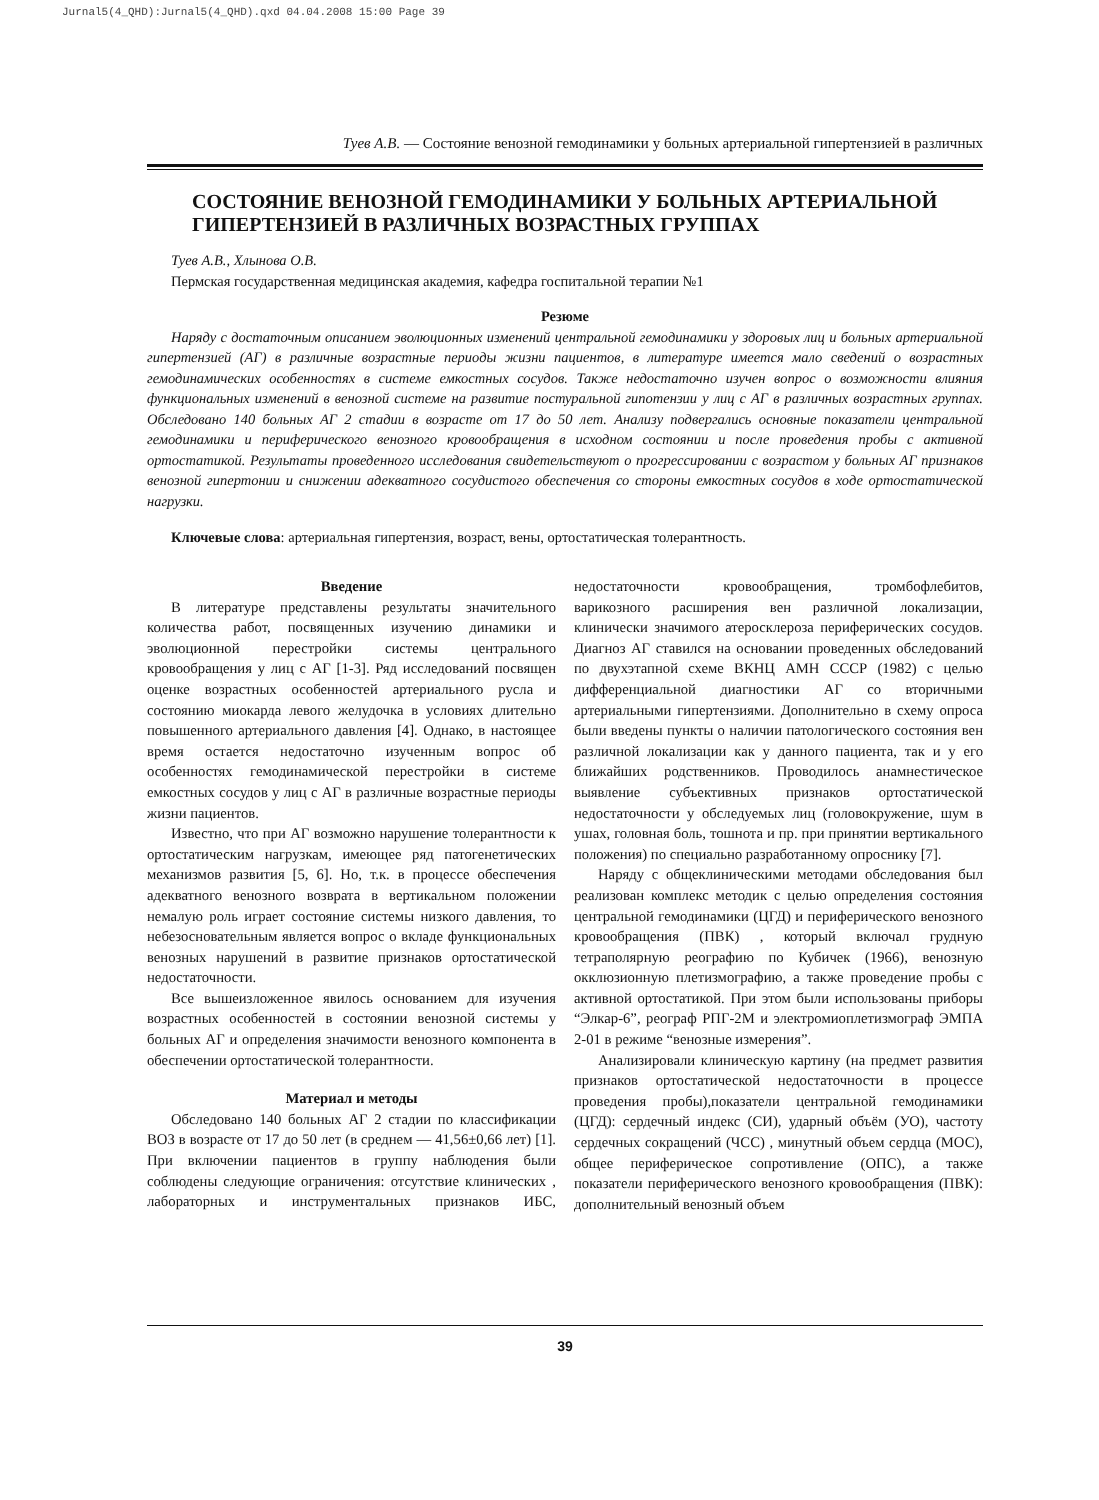Jurnal5(4_QHD):Jurnal5(4_QHD).qxd 04.04.2008 15:00 Page 39
Туев А.В. — Состояние венозной гемодинамики у больных артериальной гипертензией в различных
СОСТОЯНИЕ ВЕНОЗНОЙ ГЕМОДИНАМИКИ У БОЛЬНЫХ АРТЕРИАЛЬНОЙ ГИПЕРТЕНЗИЕЙ В РАЗЛИЧНЫХ ВОЗРАСТНЫХ ГРУППАХ
Туев А.В., Хлынова О.В.
Пермская государственная медицинская академия, кафедра госпитальной терапии №1
Резюме
Наряду с достаточным описанием эволюционных изменений центральной гемодинамики у здоровых лиц и больных артериальной гипертензией (АГ) в различные возрастные периоды жизни пациентов, в литературе имеется мало сведений о возрастных гемодинамических особенностях в системе емкостных сосудов. Также недостаточно изучен вопрос о возможности влияния функциональных изменений в венозной системе на развитие постуральной гипотензии у лиц с АГ в различных возрастных группах. Обследовано 140 больных АГ 2 стадии в возрасте от 17 до 50 лет. Анализу подвергались основные показатели центральной гемодинамики и периферического венозного кровообращения в исходном состоянии и после проведения пробы с активной ортостатикой. Результаты проведенного исследования свидетельствуют о прогрессировании с возрастом у больных АГ признаков венозной гипертонии и снижении адекватного сосудистого обеспечения со стороны емкостных сосудов в ходе ортостатической нагрузки.
Ключевые слова: артериальная гипертензия, возраст, вены, ортостатическая толерантность.
Введение
В литературе представлены результаты значительного количества работ, посвященных изучению динамики и эволюционной перестройки системы центрального кровообращения у лиц с АГ [1-3]. Ряд исследований посвящен оценке возрастных особенностей артериального русла и состоянию миокарда левого желудочка в условиях длительно повышенного артериального давления [4]. Однако, в настоящее время остается недостаточно изученным вопрос об особенностях гемодинамической перестройки в системе емкостных сосудов у лиц с АГ в различные возрастные периоды жизни пациентов.
Известно, что при АГ возможно нарушение толерантности к ортостатическим нагрузкам, имеющее ряд патогенетических механизмов развития [5, 6]. Но, т.к. в процессе обеспечения адекватного венозного возврата в вертикальном положении немалую роль играет состояние системы низкого давления, то небезосновательным является вопрос о вкладе функциональных венозных нарушений в развитие признаков ортостатической недостаточности.
Все вышеизложенное явилось основанием для изучения возрастных особенностей в состоянии венозной системы у больных АГ и определения значимости венозного компонента в обеспечении ортостатической толерантности.
Материал и методы
Обследовано 140 больных АГ 2 стадии по классификации ВОЗ в возрасте от 17 до 50 лет (в среднем — 41,56±0,66 лет) [1]. При включении пациентов в группу наблюдения были соблюдены следующие ограничения: отсутствие клинических , лабораторных и инструментальных признаков ИБС, недостаточности кровообращения, тромбофлебитов, варикозного расширения вен различной локализации, клинически значимого атеросклероза периферических сосудов. Диагноз АГ ставился на основании проведенных обследований по двухэтапной схеме ВКНЦ АМН СССР (1982) с целью дифференциальной диагностики АГ со вторичными артериальными гипертензиями. Дополнительно в схему опроса были введены пункты о наличии патологического состояния вен различной локализации как у данного пациента, так и у его ближайших родственников. Проводилось анамнестическое выявление субъективных признаков ортостатической недостаточности у обследуемых лиц (головокружение, шум в ушах, головная боль, тошнота и пр. при принятии вертикального положения) по специально разработанному опроснику [7].
Наряду с общеклиническими методами обследования был реализован комплекс методик с целью определения состояния центральной гемодинамики (ЦГД) и периферического венозного кровообращения (ПВК) , который включал грудную тетраполярную реографию по Кубичек (1966), венозную окклюзионную плетизмографию, а также проведение пробы с активной ортостатикой. При этом были использованы приборы “Элкар-6”, реограф РПГ-2М и электромиоплетизмограф ЭМПА 2-01 в режиме “венозные измерения”.
Анализировали клиническую картину (на предмет развития признаков ортостатической недостаточности в процессе проведения пробы),показатели центральной гемодинамики (ЦГД): сердечный индекс (СИ), ударный объём (УО), частоту сердечных сокращений (ЧСС) , минутный объем сердца (МОС), общее периферическое сопротивление (ОПС), а также показатели периферического венозного кровообращения (ПВК): дополнительный венозный объем
39